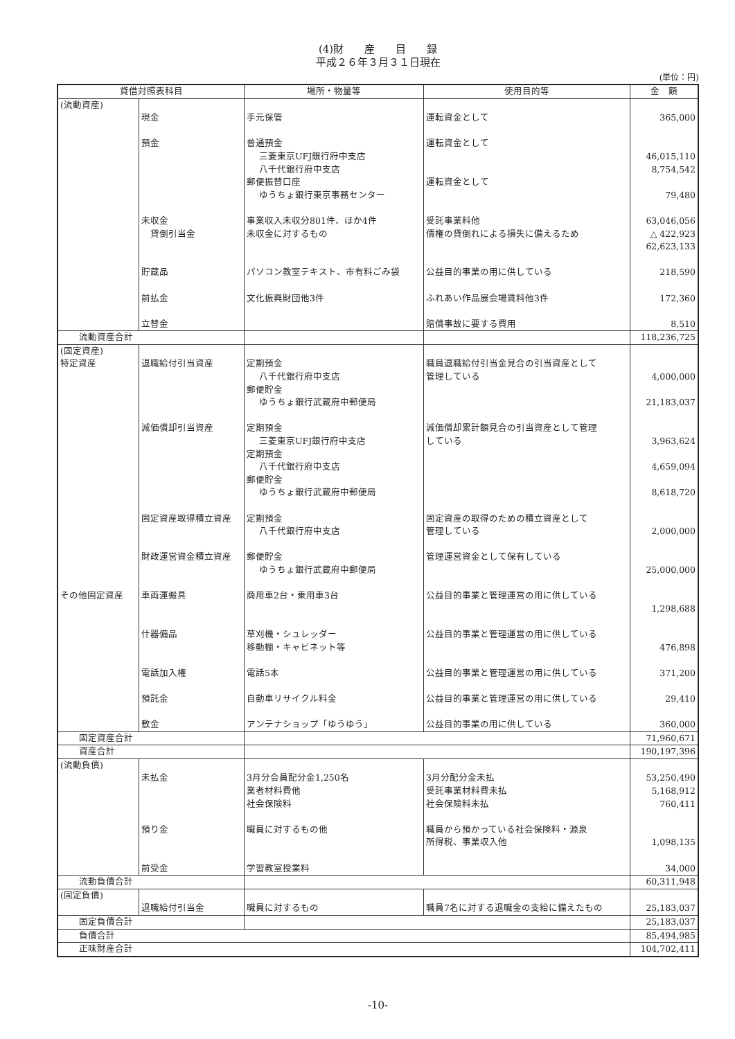(4)財　　産　　目　　録
平成２６年３月３１日現在
(単位：円)
| 貸借対照表科目 | | 場所・物量等 | 使用目的等 | 金 額 |
| --- | --- | --- | --- | --- |
| (流動資産) | 現金 預金 未収金 貸倒引当金 貯蔵品 前払金 立替金 | 手元保管 普通預金 三菱東京UFJ銀行府中支店 八千代銀行府中支店 郵便振替口座 ゆうちょ銀行東京事務センター 事業収入未収分801件、ほか4件 未収金に対するもの パソコン教室テキスト、市有料ごみ袋 文化振興財団他3件 | 運転資金として 運転資金として 運転資金として 受託事業料他 債権の貸倒れによる損失に備えるため 公益目的事業の用に供している ふれあい作品展会場賃料他3件 賠償事故に要する費用 | 365,000 46,015,110 8,754,542 79,480 63,046,056 △ 422,923 62,623,133 218,590 172,360 8,510 |
| 流動資産合計 | | | | 118,236,725 |
| (固定資産) 特定資産 その他固定資産 | 退職給付引当資産 減価償却引当資産 固定資産取得積立資産 財政運営資金積立資産 車両運搬具 什器備品 電話加入権 預託金 敷金 | 定期預金 八千代銀行府中支店 郵便貯金 ゆうちょ銀行武蔵府中郵便局 定期預金 三菱東京UFJ銀行府中支店 定期預金 八千代銀行府中支店 郵便貯金 ゆうちょ銀行武蔵府中郵便局 定期預金 八千代銀行府中支店 郵便貯金 ゆうちょ銀行武蔵府中郵便局 商用車2台・乗用車3台 草刈機・シュレッダー 移動棚・キャビネット等 電話5本 自動車リサイクル料金 アンテナショップ「ゆうゆう」 | 職員退職給付引当金見合の引当資産として 管理している 減価償却累計額見合の引当資産として管理 している 固定資産の取得のための積立資産として 管理している 管理運営資金として保有している 公益目的事業と管理運営の用に供している 公益目的事業と管理運営の用に供している 公益目的事業と管理運営の用に供している 公益目的事業と管理運営の用に供している 公益目的事業の用に供している | 4,000,000 21,183,037 3,963,624 4,659,094 8,618,720 2,000,000 25,000,000 1,298,688 476,898 371,200 29,410 360,000 |
| 固定資産合計 | | | | 71,960,671 |
| 資産合計 | | | | 190,197,396 |
| (流動負債) | 未払金 預り金 前受金 | 3月分会員配分金1,250名 業者材料費他 社会保険料 職員に対するもの他 学習教室授業料 | 3月分配分金未払 受託事業材料費未払 社会保険料未払 職員から預かっている社会保険料・源泉 所得税、事業収入他 | 53,250,490 5,168,912 760,411 1,098,135 34,000 |
| 流動負債合計 | | | | 60,311,948 |
| (固定負債) | 退職給付引当金 | 職員に対するもの | 職員7名に対する退職金の支給に備えたもの | 25,183,037 |
| 固定負債合計 | | | | 25,183,037 |
| 負債合計 | | | | 85,494,985 |
| 正味財産合計 | | | | 104,702,411 |
-10-